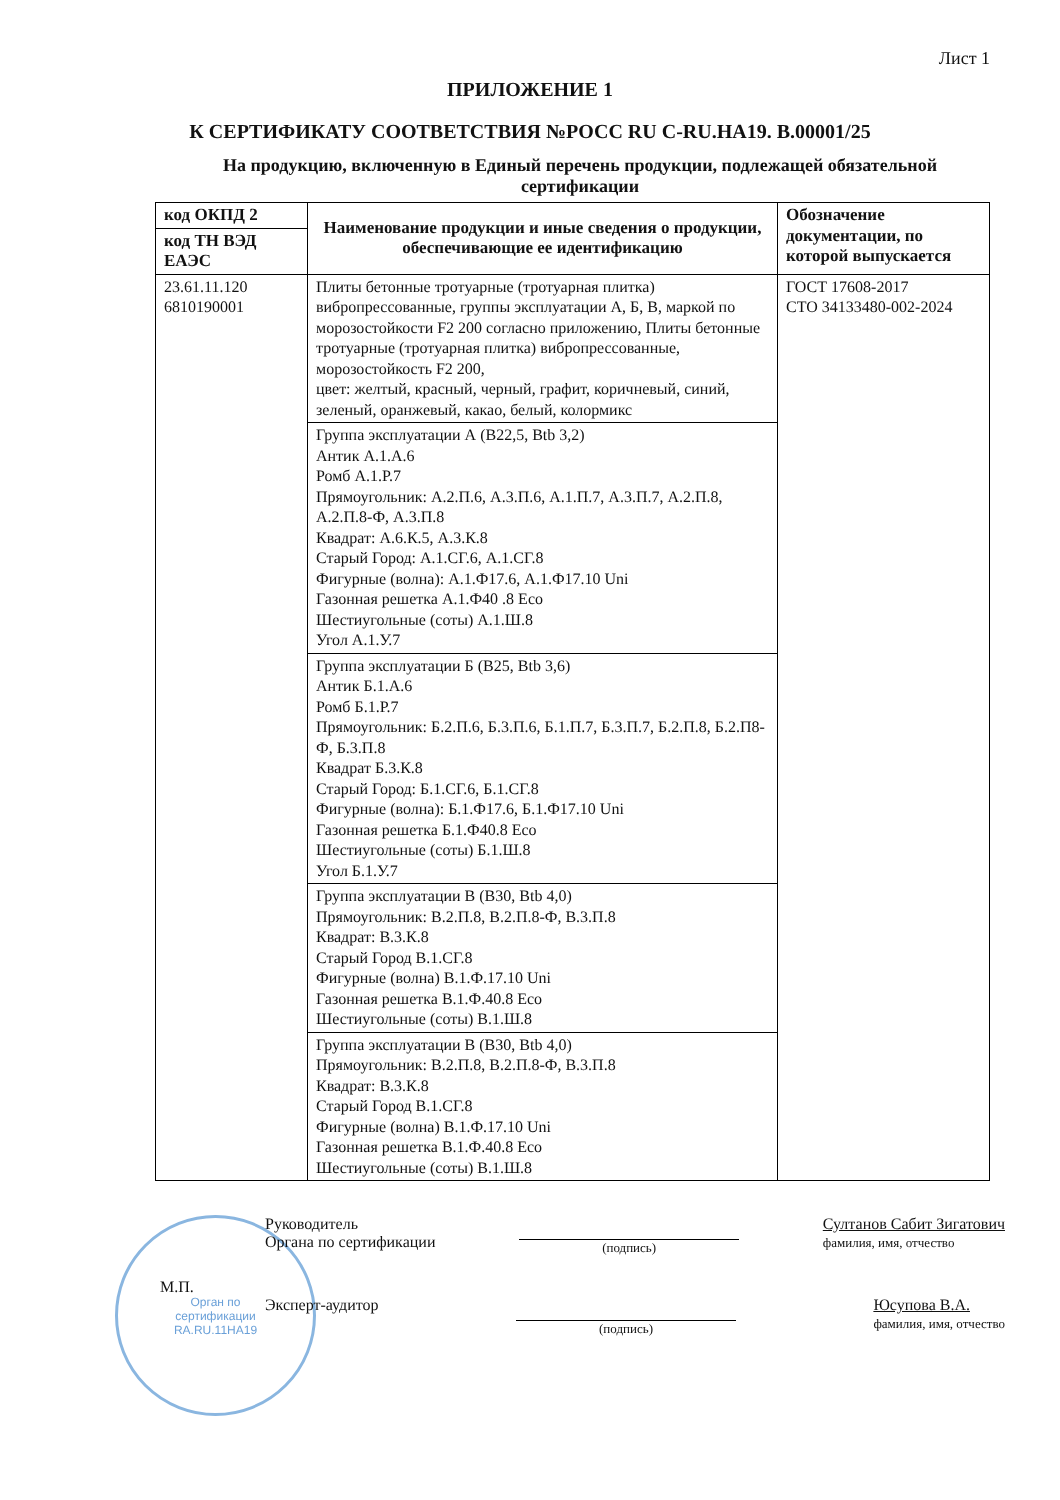Лист 1
ПРИЛОЖЕНИЕ 1
К СЕРТИФИКАТУ СООТВЕТСТВИЯ №РОСС RU С-RU.НА19. В.00001/25
На продукцию, включенную в Единый перечень продукции, подлежащей обязательной сертификации
| код ОКПД 2 | Наименование продукции и иные сведения о продукции, обеспечивающие ее идентификацию | Обозначение документации, по которой выпускается |
| --- | --- | --- |
| код ТН ВЭД ЕАЭС | | |
| 23.61.11.120 6810190001 | Плиты бетонные тротуарные (тротуарная плитка) вибропрессованные, группы эксплуатации А, Б, В, маркой по морозостойкости F2 200 согласно приложению, Плиты бетонные тротуарные (тротуарная плитка) вибропрессованные, морозостойкость F2 200, цвет: желтый, красный, черный, графит, коричневый, синий, зеленый, оранжевый, какао, белый, колормикс | ГОСТ 17608-2017 СТО 34133480-002-2024 |
| | Группа эксплуатации А (В22,5, Btb 3,2) Антик А.1.А.6 Ромб А.1.Р.7 Прямоугольник: А.2.П.6, А.3.П.6, А.1.П.7, А.3.П.7, А.2.П.8, А.2.П.8-Ф, А.3.П.8 Квадрат: А.6.К.5, А.3.К.8 Старый Город: А.1.СГ.6, А.1.СГ.8 Фигурные (волна): А.1.Ф17.6, А.1.Ф17.10 Uni Газонная решетка А.1.Ф40 .8 Eco Шестиугольные (соты) А.1.Ш.8 Угол А.1.У.7 | |
| | Группа эксплуатации Б (В25, Btb 3,6) Антик Б.1.А.6 Ромб Б.1.Р.7 Прямоугольник: Б.2.П.6, Б.3.П.6, Б.1.П.7, Б.3.П.7, Б.2.П.8, Б.2.П8-Ф, Б.3.П.8 Квадрат Б.3.К.8 Старый Город: Б.1.СГ.6, Б.1.СГ.8 Фигурные (волна): Б.1.Ф17.6, Б.1.Ф17.10 Uni Газонная решетка Б.1.Ф40.8 Eco Шестиугольные (соты) Б.1.Ш.8 Угол Б.1.У.7 | |
| | Группа эксплуатации В (В30, Btb 4,0) Прямоугольник: В.2.П.8, В.2.П.8-Ф, В.3.П.8 Квадрат: В.3.К.8 Старый Город В.1.СГ.8 Фигурные (волна) В.1.Ф.17.10 Uni Газонная решетка В.1.Ф.40.8 Eco Шестиугольные (соты) В.1.Ш.8 | |
| | Группа эксплуатации В (В30, Btb 4,0) Прямоугольник: В.2.П.8, В.2.П.8-Ф, В.3.П.8 Квадрат: В.3.К.8 Старый Город В.1.СГ.8 Фигурные (волна) В.1.Ф.17.10 Uni Газонная решетка В.1.Ф.40.8 Eco Шестиугольные (соты) В.1.Ш.8 | |
Орган по
сертификации
RA.RU.11НА19
Руководитель
Органа по сертификации
(подпись)
Султанов Сабит Зигатович
фамилия, имя, отчество
М.П.
Эксперт-аудитор
(подпись)
Юсупова В.А.
фамилия, имя, отчество